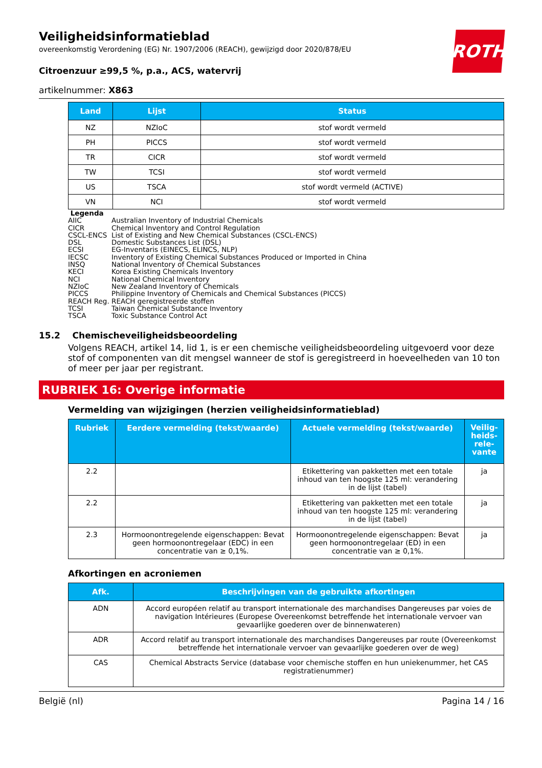ROTH
Veiligheidsinformatieblad
overeenkomstig Verordening (EG) Nr. 1907/2006 (REACH), gewijzigd door 2020/878/EU
Citroenzuur ≥99,5 %, p.a., ACS, watervrij
artikelnummer: X863
| Land | Lijst | Status |
| --- | --- | --- |
| NZ | NZIoC | stof wordt vermeld |
| PH | PICCS | stof wordt vermeld |
| TR | CICR | stof wordt vermeld |
| TW | TCSI | stof wordt vermeld |
| US | TSCA | stof wordt vermeld (ACTIVE) |
| VN | NCI | stof wordt vermeld |
Legenda
AIIC Australian Inventory of Industrial Chemicals
CICR Chemical Inventory and Control Regulation
CSCL-ENCS List of Existing and New Chemical Substances (CSCL-ENCS)
DSL Domestic Substances List (DSL)
ECSI EG-Inventaris (EINECS, ELINCS, NLP)
IECSC Inventory of Existing Chemical Substances Produced or Imported in China
INSQ National Inventory of Chemical Substances
KECI Korea Existing Chemicals Inventory
NCI National Chemical Inventory
NZIoC New Zealand Inventory of Chemicals
PICCS Philippine Inventory of Chemicals and Chemical Substances (PICCS)
REACH Reg. REACH geregistreerde stoffen
TCSI Taiwan Chemical Substance Inventory
TSCA Toxic Substance Control Act
15.2 Chemischeveiligheidsbeoordeling
Volgens REACH, artikel 14, lid 1, is er een chemische veiligheidsbeoordeling uitgevoerd voor deze stof of componenten van dit mengsel wanneer de stof is geregistreerd in hoeveelheden van 10 ton of meer per jaar per registrant.
RUBRIEK 16: Overige informatie
Vermelding van wijzigingen (herzien veiligheidsinformatieblad)
| Rubriek | Eerdere vermelding (tekst/waarde) | Actuele vermelding (tekst/waarde) | Veilig-heids-rele-vante |
| --- | --- | --- | --- |
| 2.2 | | Etikettering van pakketten met een totale inhoud van ten hoogste 125 ml: verandering in de lijst (tabel) | ja |
| 2.2 | | Etikettering van pakketten met een totale inhoud van ten hoogste 125 ml: verandering in de lijst (tabel) | ja |
| 2.3 | Hormoonontregelende eigenschappen: Bevat geen hormoonontregelaar (EDC) in een concentratie van ≥ 0,1%. | Hormoonontregelende eigenschappen: Bevat geen hormoonontregelaar (ED) in een concentratie van ≥ 0,1%. | ja |
Afkortingen en acroniemen
| Afk. | Beschrijvingen van de gebruikte afkortingen |
| --- | --- |
| ADN | Accord européen relatif au transport internationale des marchandises Dangereuses par voies de navigation Intérieures (Europese Overeenkomst betreffende het internationale vervoer van gevaarlijke goederen over de binnenwateren) |
| ADR | Accord relatif au transport internationale des marchandises Dangereuses par route (Overeenkomst betreffende het internationale vervoer van gevaarlijke goederen over de weg) |
| CAS | Chemical Abstracts Service (database voor chemische stoffen en hun uniekenummer, het CAS registratienummer) |
België (nl) Pagina 14 / 16